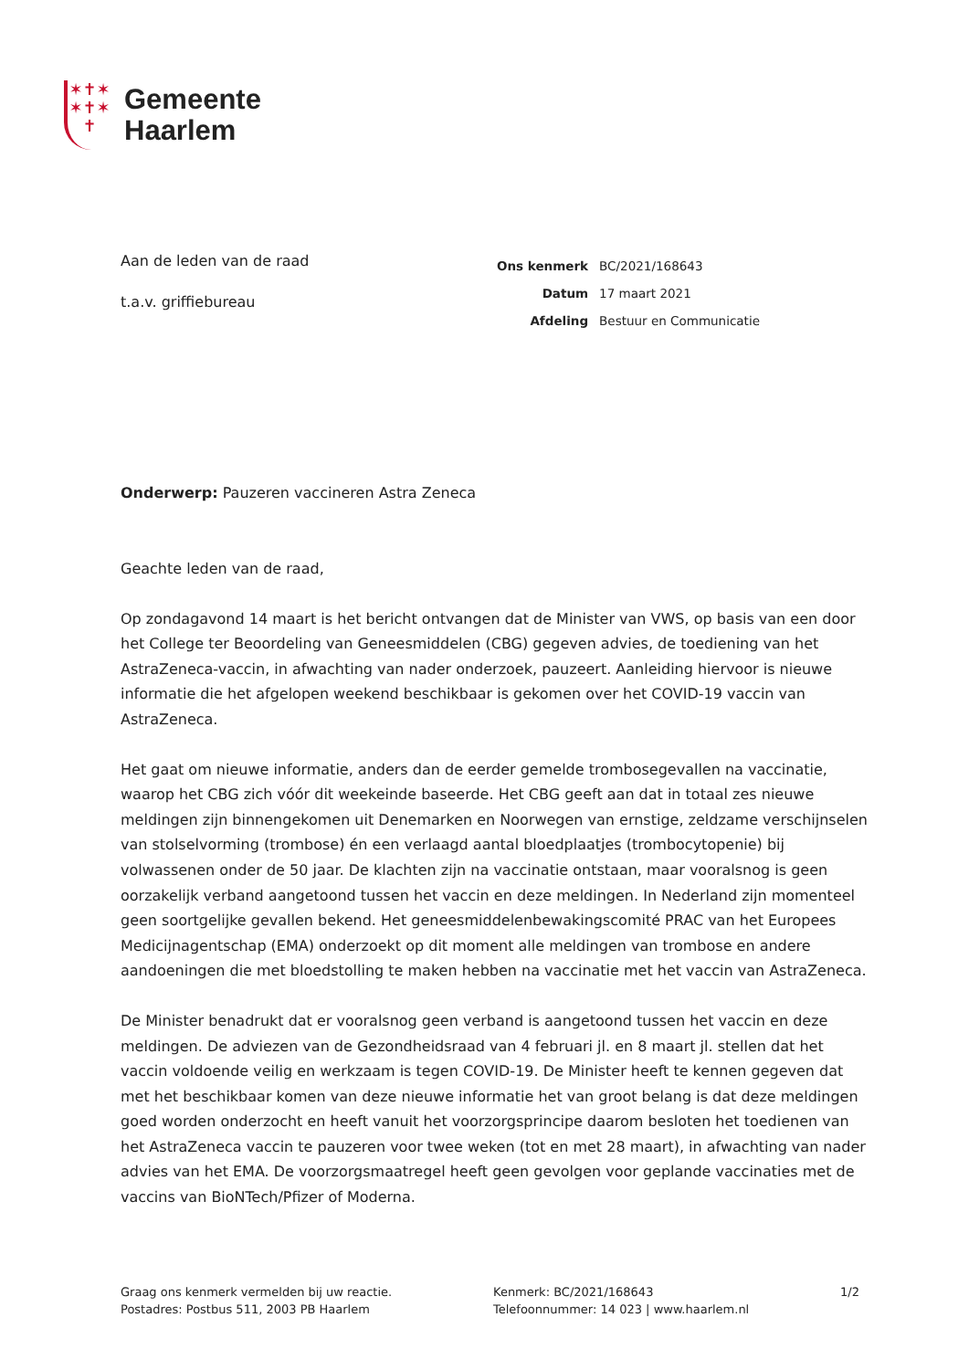✶✝✶
✶✝✶
✝
Gemeente
Haarlem
Aan de leden van de raad
t.a.v. griffiebureau
| Ons kenmerk | BC/2021/168643 |
| Datum | 17 maart 2021 |
| Afdeling | Bestuur en Communicatie |
Onderwerp: Pauzeren vaccineren Astra Zeneca
Geachte leden van de raad,
Op zondagavond 14 maart is het bericht ontvangen dat de Minister van VWS, op basis van een door het College ter Beoordeling van Geneesmiddelen (CBG) gegeven advies, de toediening van het AstraZeneca-vaccin, in afwachting van nader onderzoek, pauzeert. Aanleiding hiervoor is nieuwe informatie die het afgelopen weekend beschikbaar is gekomen over het COVID-19 vaccin van AstraZeneca.
Het gaat om nieuwe informatie, anders dan de eerder gemelde trombosegevallen na vaccinatie, waarop het CBG zich vóór dit weekeinde baseerde. Het CBG geeft aan dat in totaal zes nieuwe meldingen zijn binnengekomen uit Denemarken en Noorwegen van ernstige, zeldzame verschijnselen van stolselvorming (trombose) én een verlaagd aantal bloedplaatjes (trombocytopenie) bij volwassenen onder de 50 jaar. De klachten zijn na vaccinatie ontstaan, maar vooralsnog is geen oorzakelijk verband aangetoond tussen het vaccin en deze meldingen. In Nederland zijn momenteel geen soortgelijke gevallen bekend. Het geneesmiddelenbewakingscomité PRAC van het Europees Medicijnagentschap (EMA) onderzoekt op dit moment alle meldingen van trombose en andere aandoeningen die met bloedstolling te maken hebben na vaccinatie met het vaccin van AstraZeneca.
De Minister benadrukt dat er vooralsnog geen verband is aangetoond tussen het vaccin en deze meldingen. De adviezen van de Gezondheidsraad van 4 februari jl. en 8 maart jl. stellen dat het vaccin voldoende veilig en werkzaam is tegen COVID-19. De Minister heeft te kennen gegeven dat met het beschikbaar komen van deze nieuwe informatie het van groot belang is dat deze meldingen goed worden onderzocht en heeft vanuit het voorzorgsprincipe daarom besloten het toedienen van het AstraZeneca vaccin te pauzeren voor twee weken (tot en met 28 maart), in afwachting van nader advies van het EMA. De voorzorgsmaatregel heeft geen gevolgen voor geplande vaccinaties met de vaccins van BioNTech/Pfizer of Moderna.
Graag ons kenmerk vermelden bij uw reactie.
Postadres: Postbus 511, 2003 PB Haarlem
Kenmerk: BC/2021/168643
Telefoonnummer: 14 023 | www.haarlem.nl
1/2